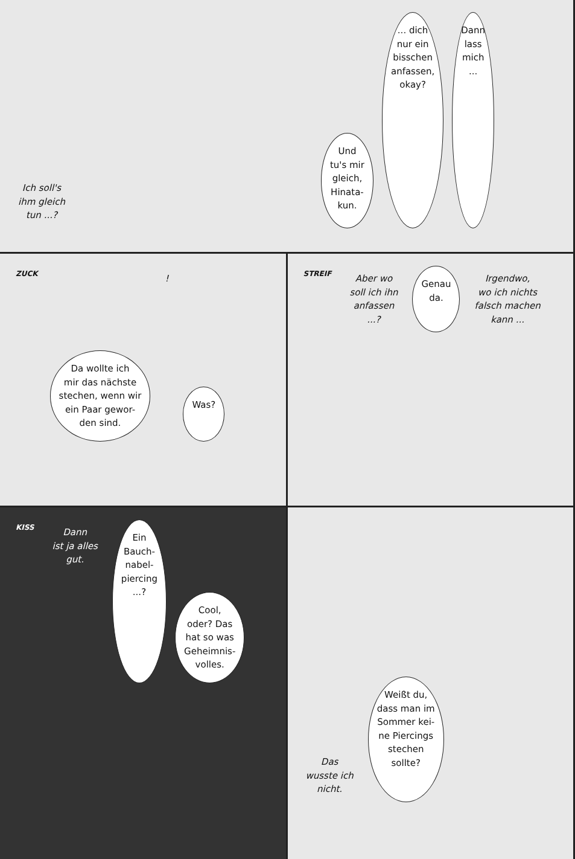Ich soll's
ihm gleich
tun ...?
Und
tu's mir
gleich,
Hinata-
kun.
... dich
nur ein
bisschen
anfassen,
okay?
Dann
lass
mich
...
ZUCK
Da wollte ich
mir das nächste
stechen, wenn wir
ein Paar gewor-
den sind.
!
Was?
STREIF
Aber wo
soll ich ihn
anfassen
...?
Genau
da.
Irgendwo,
wo ich nichts
falsch machen
kann ...
KISS
Dann
ist ja alles
gut.
Ein
Bauch-
nabel-
piercing
...?
Cool,
oder? Das
hat so was
Geheimnis-
volles.
Das
wusste ich
nicht.
Weißt du,
dass man im
Sommer kei-
ne Piercings
stechen
sollte?